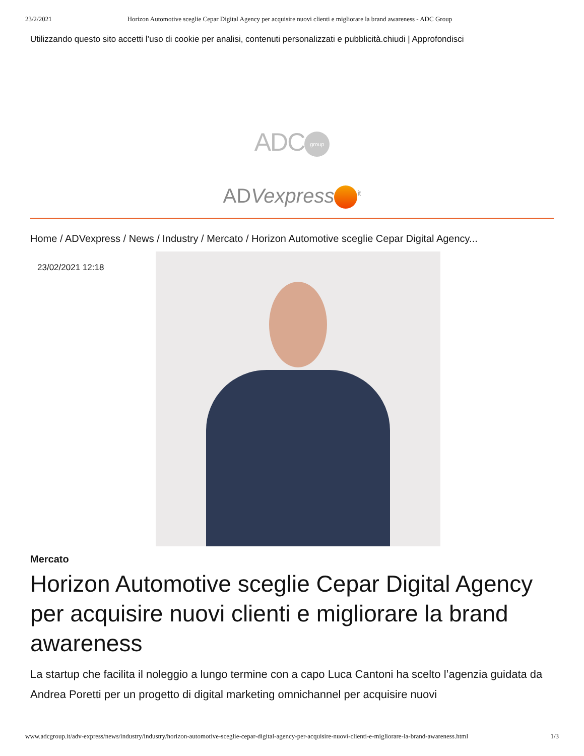23/2/2021 Horizon Automotive sceglie Cepar Digital Agency per acquisire nuovi clienti e migliorare la brand awareness - ADC Group
Utilizzando questo sito accetti l’uso di cookie per analisi, contenuti personalizzati e pubblicità.chiudi | Approfondisci
ADC group
ADVexpress<sup>it</sup>
Home / ADVexpress / News / Industry / Mercato / Horizon Automotive sceglie Cepar Digital Agency...
23/02/2021 12:18
Mercato
Horizon Automotive sceglie Cepar Digital Agency per acquisire nuovi clienti e migliorare la brand awareness
La startup che facilita il noleggio a lungo termine con a capo Luca Cantoni ha scelto l’agenzia guidata da Andrea Poretti per un progetto di digital marketing omnichannel per acquisire nuovi
www.adcgroup.it/adv-express/news/industry/industry/horizon-automotive-sceglie-cepar-digital-agency-per-acquisire-nuovi-clienti-e-migliorare-la-brand-awareness.html 1/3